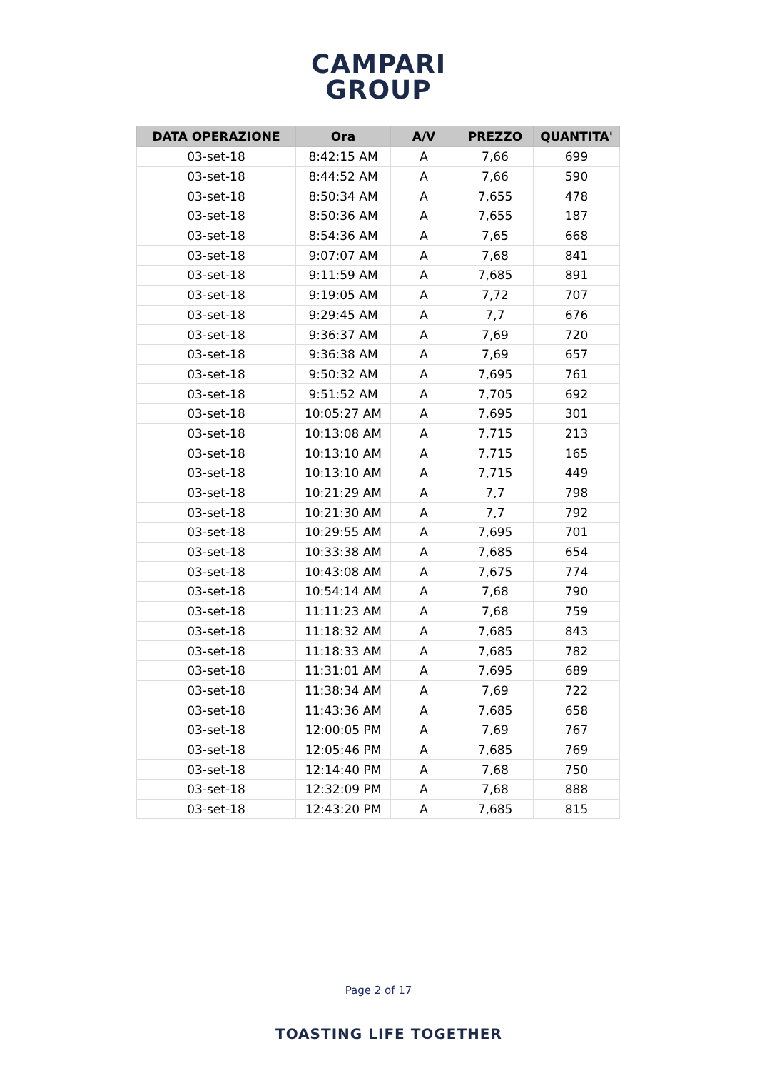CAMPARI
GROUP
| DATA OPERAZIONE | Ora | A/V | PREZZO | QUANTITA' |
| --- | --- | --- | --- | --- |
| 03-set-18 | 8:42:15 AM | A | 7,66 | 699 |
| 03-set-18 | 8:44:52 AM | A | 7,66 | 590 |
| 03-set-18 | 8:50:34 AM | A | 7,655 | 478 |
| 03-set-18 | 8:50:36 AM | A | 7,655 | 187 |
| 03-set-18 | 8:54:36 AM | A | 7,65 | 668 |
| 03-set-18 | 9:07:07 AM | A | 7,68 | 841 |
| 03-set-18 | 9:11:59 AM | A | 7,685 | 891 |
| 03-set-18 | 9:19:05 AM | A | 7,72 | 707 |
| 03-set-18 | 9:29:45 AM | A | 7,7 | 676 |
| 03-set-18 | 9:36:37 AM | A | 7,69 | 720 |
| 03-set-18 | 9:36:38 AM | A | 7,69 | 657 |
| 03-set-18 | 9:50:32 AM | A | 7,695 | 761 |
| 03-set-18 | 9:51:52 AM | A | 7,705 | 692 |
| 03-set-18 | 10:05:27 AM | A | 7,695 | 301 |
| 03-set-18 | 10:13:08 AM | A | 7,715 | 213 |
| 03-set-18 | 10:13:10 AM | A | 7,715 | 165 |
| 03-set-18 | 10:13:10 AM | A | 7,715 | 449 |
| 03-set-18 | 10:21:29 AM | A | 7,7 | 798 |
| 03-set-18 | 10:21:30 AM | A | 7,7 | 792 |
| 03-set-18 | 10:29:55 AM | A | 7,695 | 701 |
| 03-set-18 | 10:33:38 AM | A | 7,685 | 654 |
| 03-set-18 | 10:43:08 AM | A | 7,675 | 774 |
| 03-set-18 | 10:54:14 AM | A | 7,68 | 790 |
| 03-set-18 | 11:11:23 AM | A | 7,68 | 759 |
| 03-set-18 | 11:18:32 AM | A | 7,685 | 843 |
| 03-set-18 | 11:18:33 AM | A | 7,685 | 782 |
| 03-set-18 | 11:31:01 AM | A | 7,695 | 689 |
| 03-set-18 | 11:38:34 AM | A | 7,69 | 722 |
| 03-set-18 | 11:43:36 AM | A | 7,685 | 658 |
| 03-set-18 | 12:00:05 PM | A | 7,69 | 767 |
| 03-set-18 | 12:05:46 PM | A | 7,685 | 769 |
| 03-set-18 | 12:14:40 PM | A | 7,68 | 750 |
| 03-set-18 | 12:32:09 PM | A | 7,68 | 888 |
| 03-set-18 | 12:43:20 PM | A | 7,685 | 815 |
Page 2 of 17
TOASTING LIFE TOGETHER